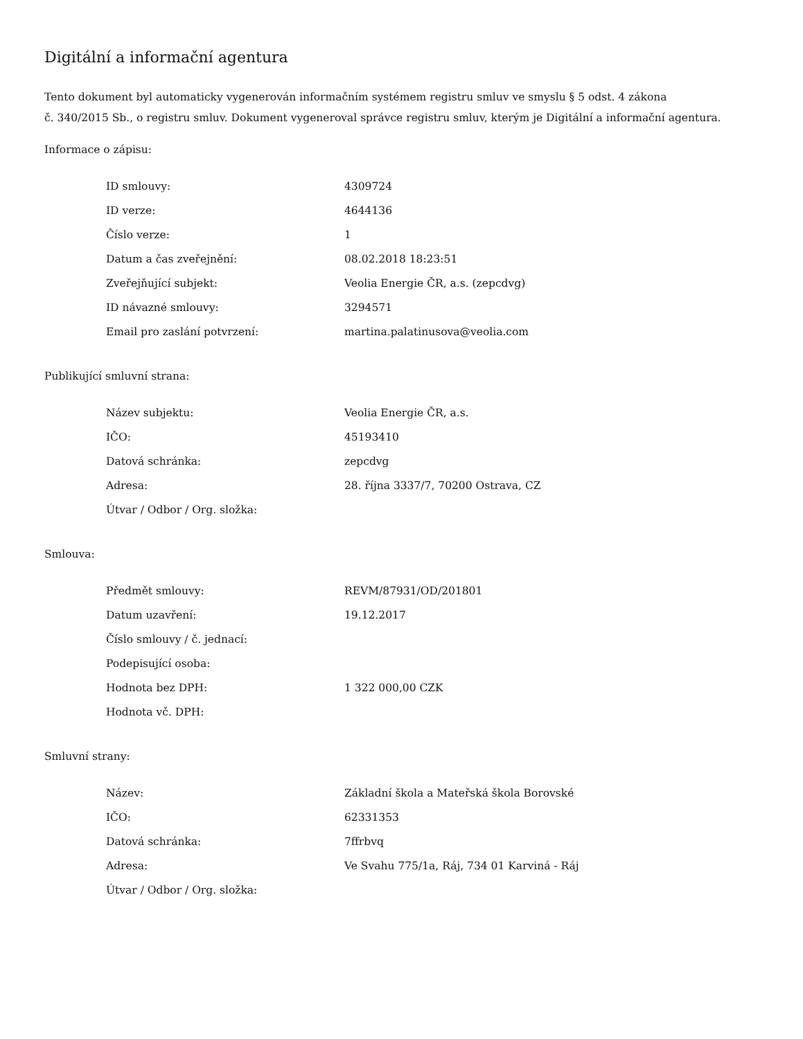Digitální a informační agentura
Tento dokument byl automaticky vygenerován informačním systémem registru smluv ve smyslu § 5 odst. 4 zákona
č. 340/2015 Sb., o registru smluv. Dokument vygeneroval správce registru smluv, kterým je Digitální a informační agentura.
Informace o zápisu:
| ID smlouvy: | 4309724 |
| ID verze: | 4644136 |
| Číslo verze: | 1 |
| Datum a čas zveřejnění: | 08.02.2018 18:23:51 |
| Zveřejňující subjekt: | Veolia Energie ČR, a.s. (zepcdvg) |
| ID návazné smlouvy: | 3294571 |
| Email pro zaslání potvrzení: | martina.palatinusova@veolia.com |
Publikující smluvní strana:
| Název subjektu: | Veolia Energie ČR, a.s. |
| IČO: | 45193410 |
| Datová schránka: | zepcdvg |
| Adresa: | 28. října 3337/7, 70200 Ostrava, CZ |
| Útvar / Odbor / Org. složka: | |
Smlouva:
| Předmět smlouvy: | REVM/87931/OD/201801 |
| Datum uzavření: | 19.12.2017 |
| Číslo smlouvy / č. jednací: | |
| Podepisující osoba: | |
| Hodnota bez DPH: | 1 322 000,00 CZK |
| Hodnota vč. DPH: | |
Smluvní strany:
| Název: | Základní škola a Mateřská škola Borovské |
| IČO: | 62331353 |
| Datová schránka: | 7ffrbvq |
| Adresa: | Ve Svahu 775/1a, Ráj, 734 01 Karviná - Ráj |
| Útvar / Odbor / Org. složka: | |